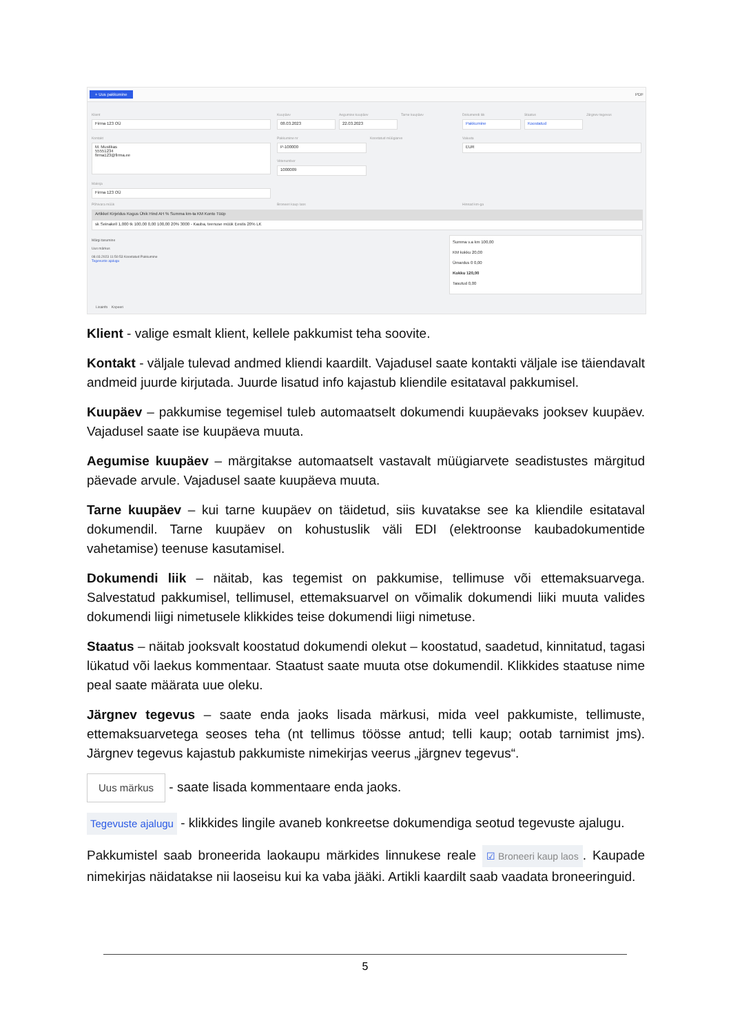+ Uus pakkumine PDF
Klient
Firma 123 OÜ
Kuupäev
08.03.2023
Aegumise kuupäev
22.03.2023
Tarne kuupäev Dokumendi liik
Pakkumine
Staatus
Koostatud
Järgnev tegevus
Kontakt
M. Mustikas
55551234
firma123@firma.ee
Pakkumine nr
P-100000
Koostatud müügiarve Valuuta
EUR
Viitenumber
1000009
Maksja
Firma 123 OÜ
Põhivara müük Broneeri kaup laos Hinnad km-ga
Artikkel Kirjeldus Kogus Ühik Hind AH % Summa km-ta KM Konto Tüüp
sk Seinakell 1,000 tk 100,00 0,00 100,00 20% 3000 - Kauba, teenuse müük Eestis 20% LK
Märgi tasumine
Uus märkus
08.03.2023 11:50:53 Koostatud Pakkumine
Tegevuste ajalugu
Summa v.a km 100,00
KM kokku 20,00
Ümardus 0 0,00
Kokku 120,00
Tasutud 0,00
Lisainfo Kopeeri
Klient - valige esmalt klient, kellele pakkumist teha soovite.
Kontakt - väljale tulevad andmed kliendi kaardilt. Vajadusel saate kontakti väljale ise täiendavalt andmeid juurde kirjutada. Juurde lisatud info kajastub kliendile esitataval pakkumisel.
Kuupäev – pakkumise tegemisel tuleb automaatselt dokumendi kuupäevaks jooksev kuupäev. Vajadusel saate ise kuupäeva muuta.
Aegumise kuupäev – märgitakse automaatselt vastavalt müügiarvete seadistustes märgitud päevade arvule. Vajadusel saate kuupäeva muuta.
Tarne kuupäev – kui tarne kuupäev on täidetud, siis kuvatakse see ka kliendile esitataval dokumendil. Tarne kuupäev on kohustuslik väli EDI (elektroonse kaubadokumentide vahetamise) teenuse kasutamisel.
Dokumendi liik – näitab, kas tegemist on pakkumise, tellimuse või ettemaksuarvega. Salvestatud pakkumisel, tellimusel, ettemaksuarvel on võimalik dokumendi liiki muuta valides dokumendi liigi nimetusele klikkides teise dokumendi liigi nimetuse.
Staatus – näitab jooksvalt koostatud dokumendi olekut – koostatud, saadetud, kinnitatud, tagasi lükatud või laekus kommentaar. Staatust saate muuta otse dokumendil. Klikkides staatuse nime peal saate määrata uue oleku.
Järgnev tegevus – saate enda jaoks lisada märkusi, mida veel pakkumiste, tellimuste, ettemaksuarvetega seoses teha (nt tellimus töösse antud; telli kaup; ootab tarnimist jms). Järgnev tegevus kajastub pakkumiste nimekirjas veerus „järgnev tegevus“.
Uus märkus - saate lisada kommentaare enda jaoks.
Tegevuste ajalugu - klikkides lingile avaneb konkreetse dokumendiga seotud tegevuste ajalugu.
Pakkumistel saab broneerida laokaupu märkides linnukese reale ☑ Broneeri kaup laos. Kaupade nimekirjas näidatakse nii laoseisu kui ka vaba jääki. Artikli kaardilt saab vaadata broneeringuid.
5